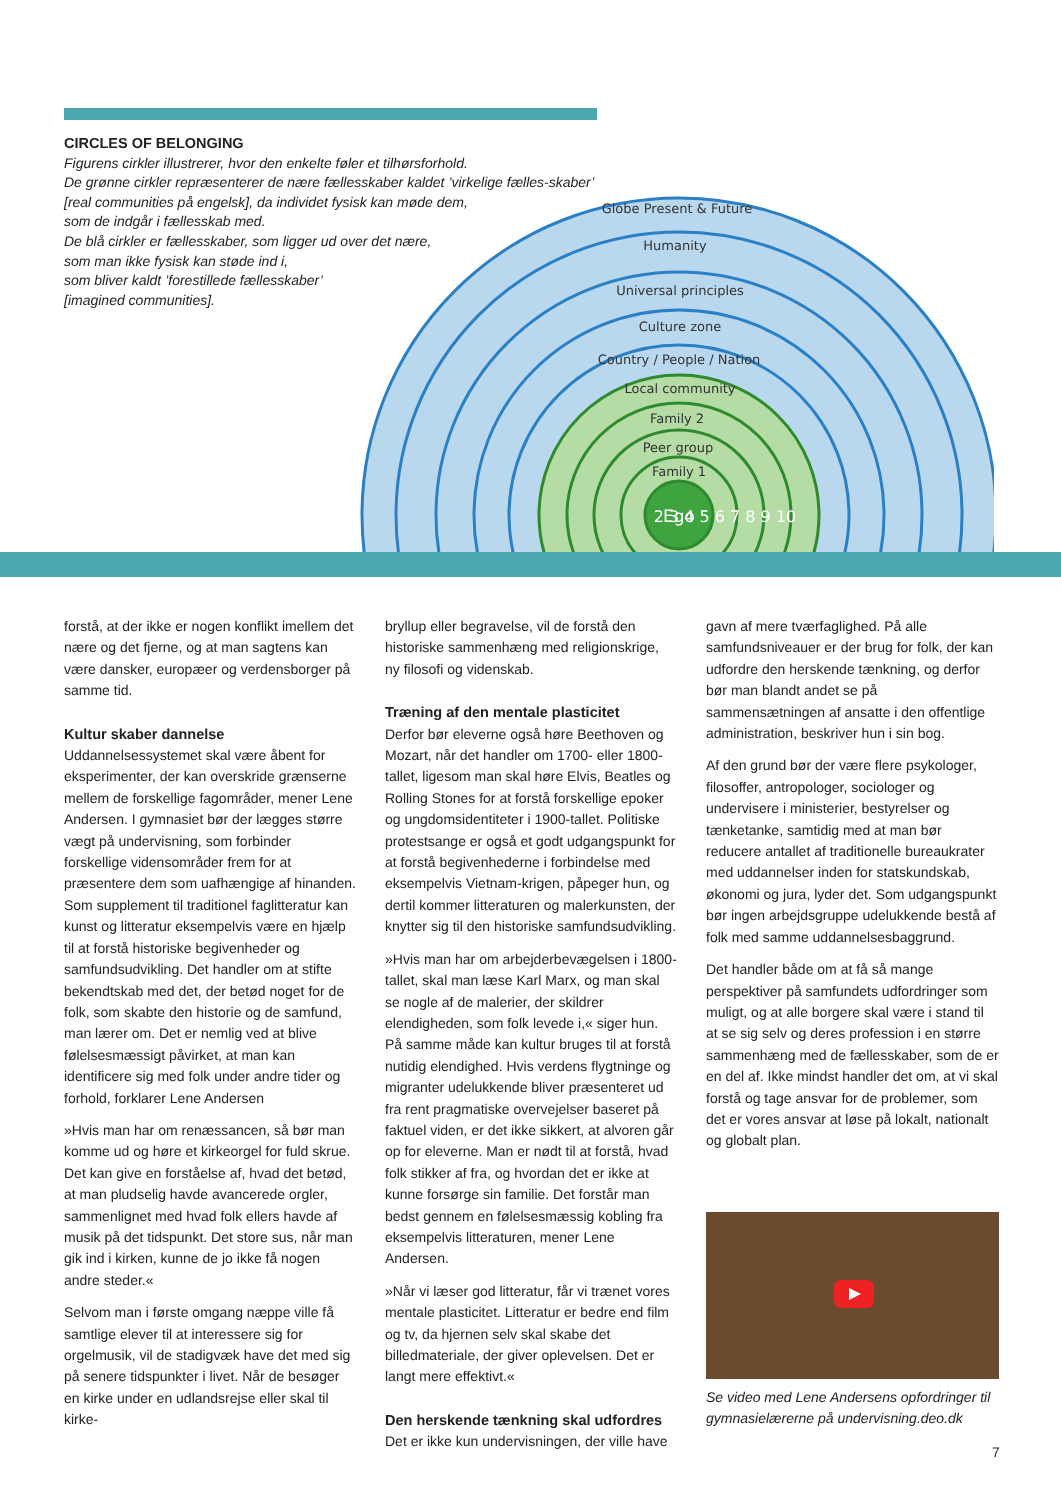CIRCLES OF BELONGING
Figurens cirkler illustrerer, hvor den enkelte føler et tilhørsforhold.
De grønne cirkler repræsenterer de nære fællesskaber kaldet ’virkelige fælles-skaber’
[real communities på engelsk], da individet fysisk kan møde dem,
som de indgår i fællesskab med.
De blå cirkler er fællesskaber, som ligger ud over det nære,
som man ikke fysisk kan støde ind i,
som bliver kaldt ’forestillede fællesskaber’
[imagined communities].
Globe Present & Future
Humanity
Universal principles
Culture zone
Country / People / Nation
Local community
Family 2
Peer group
Family 1
Ego
2 3 4 5 6 7 8 9 10
forstå, at der ikke er nogen konflikt imellem det nære og det fjerne, og at man sagtens kan være dansker, europæer og verdensborger på samme tid.
Kultur skaber dannelse
Uddannelsessystemet skal være åbent for eksperimenter, der kan overskride grænserne mellem de forskellige fagområder, mener Lene Andersen. I gymnasiet bør der lægges større vægt på undervisning, som forbinder forskellige vidensområder frem for at præsentere dem som uafhængige af hinanden. Som supplement til traditionel faglitteratur kan kunst og litteratur eksempelvis være en hjælp til at forstå historiske begivenheder og samfundsudvikling. Det handler om at stifte bekendtskab med det, der betød noget for de folk, som skabte den historie og de samfund, man lærer om. Det er nemlig ved at blive følelsesmæssigt påvirket, at man kan identificere sig med folk under andre tider og forhold, forklarer Lene Andersen
»Hvis man har om renæssancen, så bør man komme ud og høre et kirkeorgel for fuld skrue. Det kan give en forståelse af, hvad det betød, at man pludselig havde avancerede orgler, sammenlignet med hvad folk ellers havde af musik på det tidspunkt. Det store sus, når man gik ind i kirken, kunne de jo ikke få nogen andre steder.«
Selvom man i første omgang næppe ville få samtlige elever til at interessere sig for orgelmusik, vil de stadigvæk have det med sig på senere tidspunkter i livet. Når de besøger en kirke under en udlandsrejse eller skal til kirke-
bryllup eller begravelse, vil de forstå den historiske sammenhæng med religionskrige, ny filosofi og videnskab.
Træning af den mentale plasticitet
Derfor bør eleverne også høre Beethoven og Mozart, når det handler om 1700- eller 1800-tallet, ligesom man skal høre Elvis, Beatles og Rolling Stones for at forstå forskellige epoker og ungdomsidentiteter i 1900-tallet. Politiske protestsange er også et godt udgangspunkt for at forstå begivenhederne i forbindelse med eksempelvis Vietnam-krigen, påpeger hun, og dertil kommer litteraturen og malerkunsten, der knytter sig til den historiske samfundsudvikling.
»Hvis man har om arbejderbevægelsen i 1800-tallet, skal man læse Karl Marx, og man skal se nogle af de malerier, der skildrer elendigheden, som folk levede i,« siger hun. På samme måde kan kultur bruges til at forstå nutidig elendighed. Hvis verdens flygtninge og migranter udelukkende bliver præsenteret ud fra rent pragmatiske overvejelser baseret på faktuel viden, er det ikke sikkert, at alvoren går op for eleverne. Man er nødt til at forstå, hvad folk stikker af fra, og hvordan det er ikke at kunne forsørge sin familie. Det forstår man bedst gennem en følelsesmæssig kobling fra eksempelvis litteraturen, mener Lene Andersen.
»Når vi læser god litteratur, får vi trænet vores mentale plasticitet. Litteratur er bedre end film og tv, da hjernen selv skal skabe det billedmateriale, der giver oplevelsen. Det er langt mere effektivt.«
Den herskende tænkning skal udfordres
Det er ikke kun undervisningen, der ville have
gavn af mere tværfaglighed. På alle samfundsniveauer er der brug for folk, der kan udfordre den herskende tænkning, og derfor bør man blandt andet se på sammensætningen af ansatte i den offentlige administration, beskriver hun i sin bog.
Af den grund bør der være flere psykologer, filosoffer, antropologer, sociologer og undervisere i ministerier, bestyrelser og tænketanke, samtidig med at man bør reducere antallet af traditionelle bureaukrater med uddannelser inden for statskundskab, økonomi og jura, lyder det. Som udgangspunkt bør ingen arbejdsgruppe udelukkende bestå af folk med samme uddannelsesbaggrund.
Det handler både om at få så mange perspektiver på samfundets udfordringer som muligt, og at alle borgere skal være i stand til at se sig selv og deres profession i en større sammenhæng med de fællesskaber, som de er en del af. Ikke mindst handler det om, at vi skal forstå og tage ansvar for de problemer, som det er vores ansvar at løse på lokalt, nationalt og globalt plan.
Se video med Lene Andersens opfordringer til gymnasielærerne på undervisning.deo.dk
7